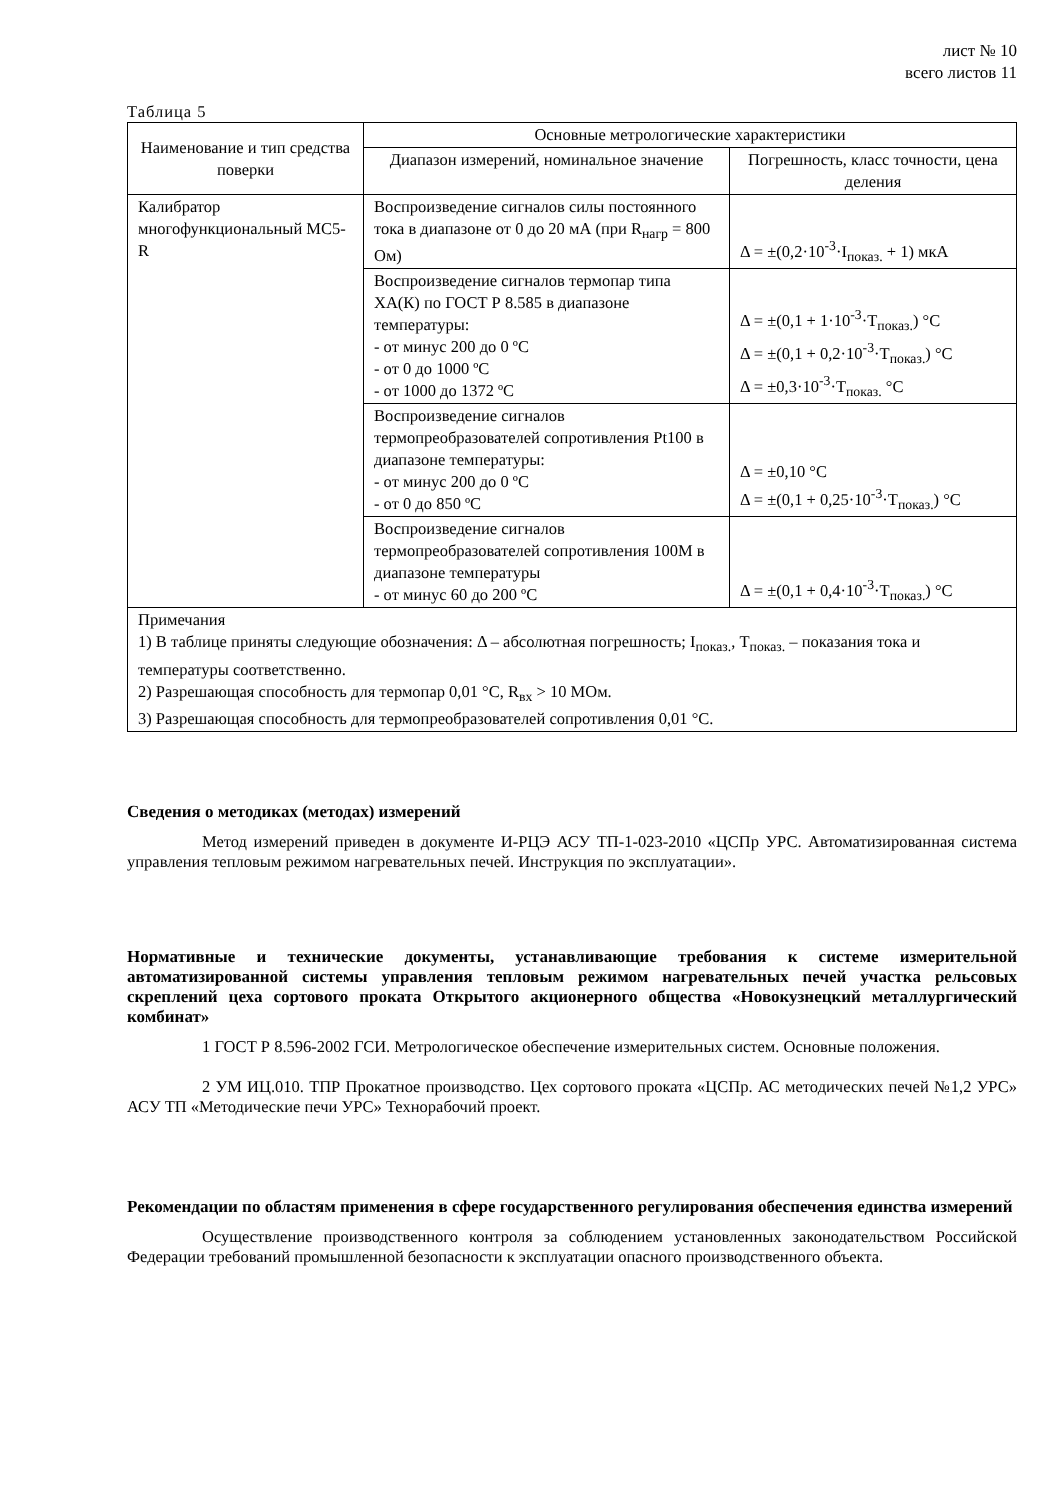лист № 10
всего листов 11
Таблица 5
| Наименование и тип средства поверки | Основные метрологические характеристики | |
| --- | --- | --- |
| | Диапазон измерений, номинальное значение | Погрешность, класс точности, цена деления |
| Калибратор многофункциональный МС5-R | Воспроизведение сигналов силы постоянного тока в диапазоне от 0 до 20 мА (при R<sub>нагр</sub> = 800 Ом) | Δ = ±(0,2·10<sup>-3</sup>·I<sub>показ.</sub> + 1) мкА |
| | Воспроизведение сигналов термопар типа ХА(К) по ГОСТ Р 8.585 в диапазоне температуры: - от минус 200 до 0 ºС - от 0 до 1000 ºС - от 1000 до 1372 ºС | Δ = ±(0,1 + 1·10<sup>-3</sup>·T<sub>показ.</sub>) °С Δ = ±(0,1 + 0,2·10<sup>-3</sup>·T<sub>показ.</sub>) °С Δ = ±0,3·10<sup>-3</sup>·T<sub>показ.</sub> °С |
| | Воспроизведение сигналов термопреобразователей сопротивления Pt100 в диапазоне температуры: - от минус 200 до 0 ºС - от 0 до 850 ºС | Δ = ±0,10 °С Δ = ±(0,1 + 0,25·10<sup>-3</sup>·T<sub>показ.</sub>) °С |
| | Воспроизведение сигналов термопреобразователей сопротивления 100М в диапазоне температуры - от минус 60 до 200 ºС | Δ = ±(0,1 + 0,4·10<sup>-3</sup>·T<sub>показ.</sub>) °С |
| Примечания 1) В таблице приняты следующие обозначения: Δ – абсолютная погрешность; I<sub>показ.</sub>, T<sub>показ.</sub> – показания тока и температуры соответственно. 2) Разрешающая способность для термопар 0,01 °С, R<sub>вх</sub> > 10 МОм. 3) Разрешающая способность для термопреобразователей сопротивления 0,01 °С. | | |
Сведения о методиках (методах) измерений
Метод измерений приведен в документе И-РЦЭ АСУ ТП-1-023-2010 «ЦСПр УРС. Автоматизированная система управления тепловым режимом нагревательных печей. Инструкция по эксплуатации».
Нормативные и технические документы, устанавливающие требования к системе измерительной автоматизированной системы управления тепловым режимом нагревательных печей участка рельсовых скреплений цеха сортового проката Открытого акционерного общества «Новокузнецкий металлургический комбинат»
1 ГОСТ Р 8.596-2002 ГСИ. Метрологическое обеспечение измерительных систем. Основные положения.
2 УМ ИЦ.010. ТПР Прокатное производство. Цех сортового проката «ЦСПр. АС методических печей №1,2 УРС» АСУ ТП «Методические печи УРС» Технорабочий проект.
Рекомендации по областям применения в сфере государственного регулирования обеспечения единства измерений
Осуществление производственного контроля за соблюдением установленных законодательством Российской Федерации требований промышленной безопасности к эксплуатации опасного производственного объекта.